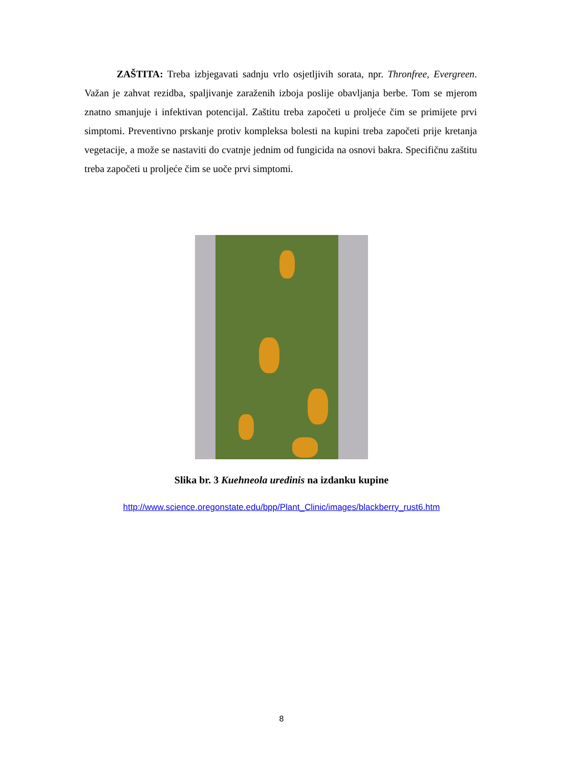ZAŠTITA: Treba izbjegavati sadnju vrlo osjetljivih sorata, npr. Thronfree, Evergreen. Važan je zahvat rezidba, spaljivanje zaraženih izboja poslije obavljanja berbe. Tom se mjerom znatno smanjuje i infektivan potencijal. Zaštitu treba započeti u proljeće čim se primijete prvi simptomi. Preventivno prskanje protiv kompleksa bolesti na kupini treba započeti prije kretanja vegetacije, a može se nastaviti do cvatnje jednim od fungicida na osnovi bakra. Specifičnu zaštitu treba započeti u proljeće čim se uoče prvi simptomi.
Slika br. 3 Kuehneola uredinis na izdanku kupine
http://www.science.oregonstate.edu/bpp/Plant_Clinic/images/blackberry_rust6.htm
8